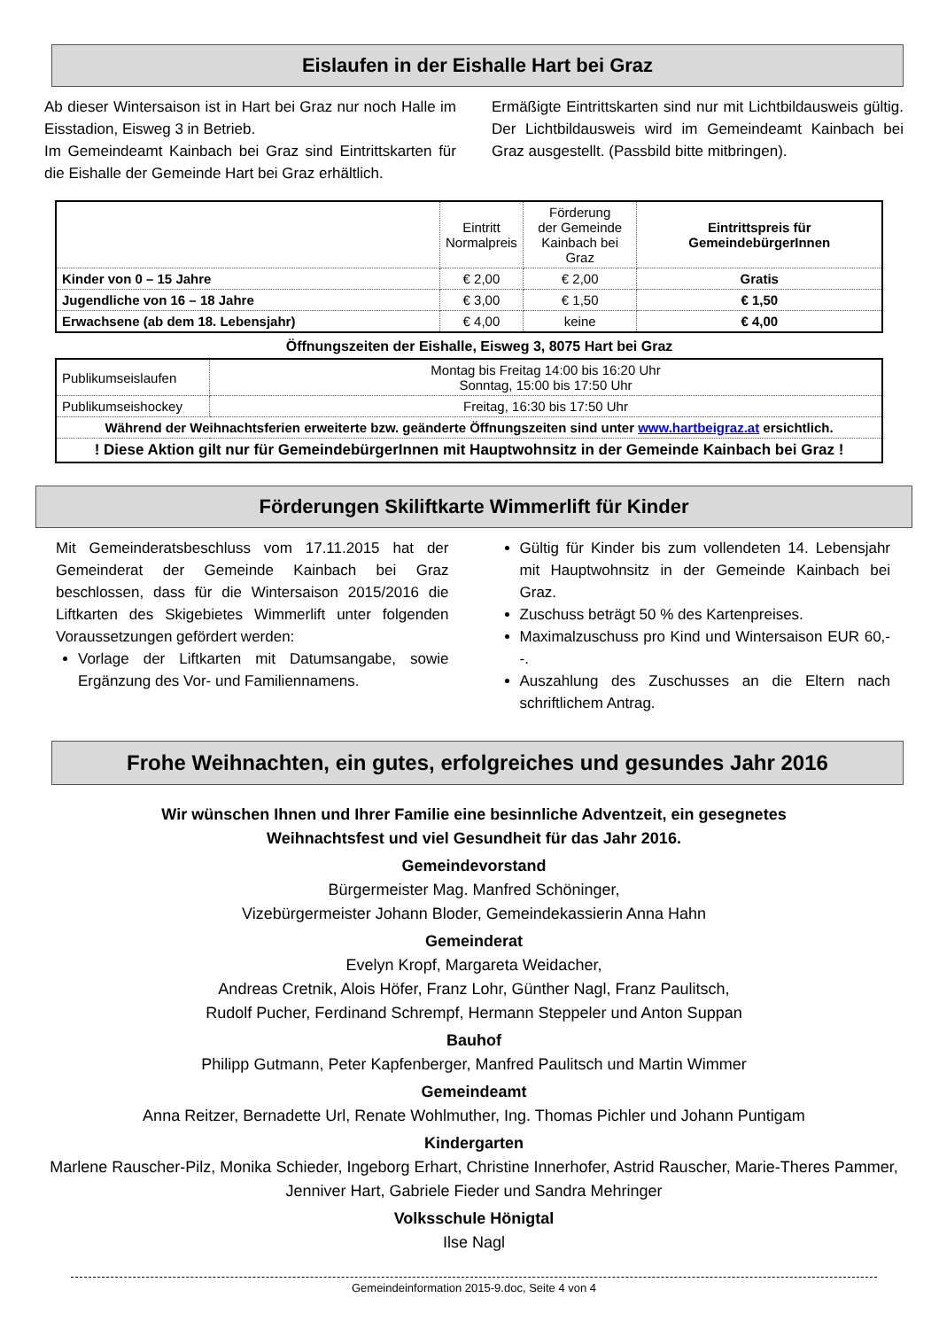Eislaufen in der Eishalle Hart bei Graz
Ab dieser Wintersaison ist in Hart bei Graz nur noch Halle im Eisstadion, Eisweg 3 in Betrieb.
Im Gemeindeamt Kainbach bei Graz sind Eintrittskarten für die Eishalle der Gemeinde Hart bei Graz erhältlich.
Ermäßigte Eintrittskarten sind nur mit Lichtbildausweis gültig. Der Lichtbildausweis wird im Gemeindeamt Kainbach bei Graz ausgestellt. (Passbild bitte mitbringen).
| | Eintritt Normalpreis | Förderung der Gemeinde Kainbach bei Graz | Eintrittspreis für GemeindebürgerInnen |
| Kinder von 0 – 15 Jahre | € 2,00 | € 2,00 | Gratis |
| Jugendliche von 16 – 18 Jahre | € 3,00 | € 1,50 | € 1,50 |
| Erwachsene (ab dem 18. Lebensjahr) | € 4,00 | keine | € 4,00 |
Öffnungszeiten der Eishalle, Eisweg 3, 8075 Hart bei Graz
| Publikumseislaufen | Montag bis Freitag 14:00 bis 16:20 Uhr Sonntag, 15:00 bis 17:50 Uhr |
| Publikumseishockey | Freitag, 16:30 bis 17:50 Uhr |
| Während der Weihnachtsferien erweiterte bzw. geänderte Öffnungszeiten sind unter www.hartbeigraz.at ersichtlich. | |
| ! Diese Aktion gilt nur für GemeindebürgerInnen mit Hauptwohnsitz in der Gemeinde Kainbach bei Graz ! | |
Förderungen Skiliftkarte Wimmerlift für Kinder
Mit Gemeinderatsbeschluss vom 17.11.2015 hat der Gemeinderat der Gemeinde Kainbach bei Graz beschlossen, dass für die Wintersaison 2015/2016 die Liftkarten des Skigebietes Wimmerlift unter folgenden Voraussetzungen gefördert werden:
Vorlage der Liftkarten mit Datumsangabe, sowie Ergänzung des Vor- und Familiennamens.
Gültig für Kinder bis zum vollendeten 14. Lebensjahr mit Hauptwohnsitz in der Gemeinde Kainbach bei Graz.
Zuschuss beträgt 50 % des Kartenpreises.
Maximalzuschuss pro Kind und Wintersaison EUR 60,--.
Auszahlung des Zuschusses an die Eltern nach schriftlichem Antrag.
Frohe Weihnachten, ein gutes, erfolgreiches und gesundes Jahr 2016
Wir wünschen Ihnen und Ihrer Familie eine besinnliche Adventzeit, ein gesegnetes
Weihnachtsfest und viel Gesundheit für das Jahr 2016.
Gemeindevorstand
Bürgermeister Mag. Manfred Schöninger,
Vizebürgermeister Johann Bloder, Gemeindekassierin Anna Hahn
Gemeinderat
Evelyn Kropf, Margareta Weidacher,
Andreas Cretnik, Alois Höfer, Franz Lohr, Günther Nagl, Franz Paulitsch,
Rudolf Pucher, Ferdinand Schrempf, Hermann Steppeler und Anton Suppan
Bauhof
Philipp Gutmann, Peter Kapfenberger, Manfred Paulitsch und Martin Wimmer
Gemeindeamt
Anna Reitzer, Bernadette Url, Renate Wohlmuther, Ing. Thomas Pichler und Johann Puntigam
Kindergarten
Marlene Rauscher-Pilz, Monika Schieder, Ingeborg Erhart, Christine Innerhofer, Astrid Rauscher, Marie-Theres Pammer, Jenniver Hart, Gabriele Fieder und Sandra Mehringer
Volksschule Hönigtal
Ilse Nagl
Gemeindeinformation 2015-9.doc, Seite 4 von 4